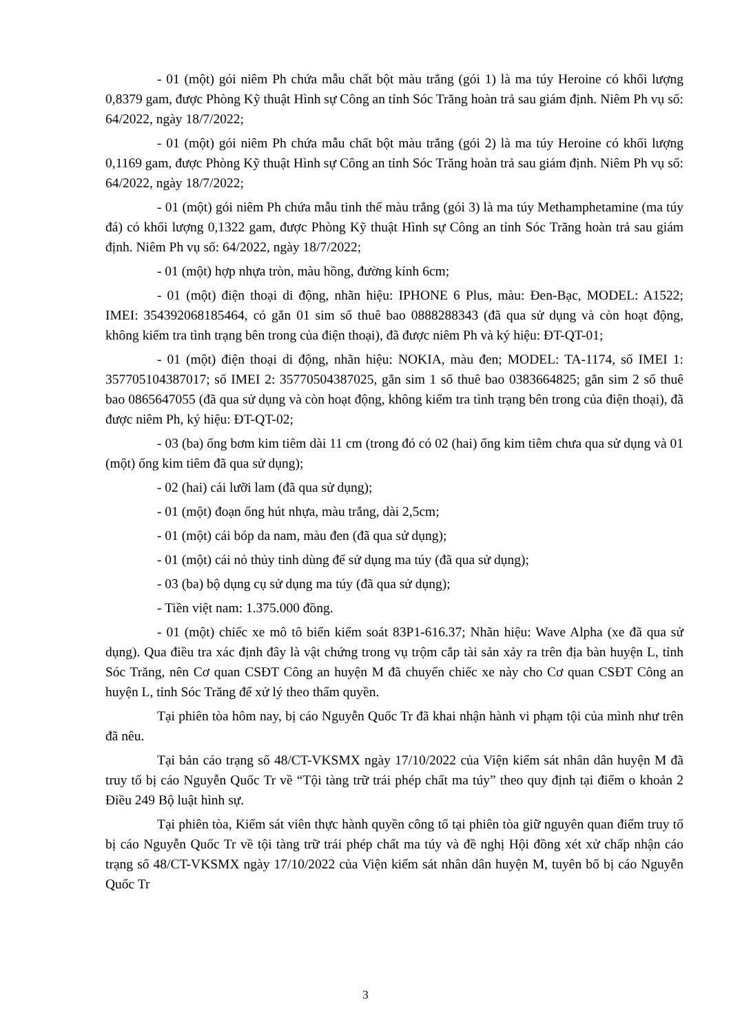- 01 (một) gói niêm Ph chứa mẫu chất bột màu trắng (gói 1) là ma túy Heroine có khối lượng 0,8379 gam, được Phòng Kỹ thuật Hình sự Công an tỉnh Sóc Trăng hoàn trả sau giám định. Niêm Ph vụ số: 64/2022, ngày 18/7/2022;
- 01 (một) gói niêm Ph chứa mẫu chất bột màu trắng (gói 2) là ma túy Heroine có khối lượng 0,1169 gam, được Phòng Kỹ thuật Hình sự Công an tỉnh Sóc Trăng hoàn trả sau giám định. Niêm Ph vụ số: 64/2022, ngày 18/7/2022;
- 01 (một) gói niêm Ph chứa mẫu tinh thể màu trắng (gói 3) là ma túy Methamphetamine (ma túy đá) có khối lượng 0,1322 gam, được Phòng Kỹ thuật Hình sự Công an tỉnh Sóc Trăng hoàn trả sau giám định. Niêm Ph vụ số: 64/2022, ngày 18/7/2022;
- 01 (một) hợp nhựa tròn, màu hồng, đường kính 6cm;
- 01 (một) điện thoại di động, nhãn hiệu: IPHONE 6 Plus, màu: Đen-Bạc, MODEL: A1522; IMEI: 354392068185464, có gắn 01 sim số thuê bao 0888288343 (đã qua sử dụng và còn hoạt động, không kiểm tra tình trạng bên trong của điện thoại), đã được niêm Ph và ký hiệu: ĐT-QT-01;
- 01 (một) điện thoại di động, nhãn hiệu: NOKIA, màu đen; MODEL: TA-1174, số IMEI 1: 357705104387017; số IMEI 2: 35770504387025, gắn sim 1 số thuê bao 0383664825; gắn sim 2 số thuê bao 0865647055 (đã qua sử dụng và còn hoạt động, không kiểm tra tình trạng bên trong của điện thoại), đã được niêm Ph, ký hiệu: ĐT-QT-02;
- 03 (ba) ống bơm kim tiêm dài 11 cm (trong đó có 02 (hai) ống kim tiêm chưa qua sử dụng và 01 (một) ống kim tiêm đã qua sử dụng);
- 02 (hai) cái lưỡi lam (đã qua sử dụng);
- 01 (một) đoạn ống hút nhựa, màu trắng, dài 2,5cm;
- 01 (một) cái bóp da nam, màu đen (đã qua sử dụng);
- 01 (một) cái nỏ thủy tinh dùng để sử dụng ma túy (đã qua sử dụng);
- 03 (ba) bộ dụng cụ sử dụng ma túy (đã qua sử dụng);
- Tiền việt nam: 1.375.000 đồng.
- 01 (một) chiếc xe mô tô biển kiểm soát 83P1-616.37; Nhãn hiệu: Wave Alpha (xe đã qua sử dụng). Qua điều tra xác định đây là vật chứng trong vụ trộm cắp tài sản xảy ra trên địa bàn huyện L, tỉnh Sóc Trăng, nên Cơ quan CSĐT Công an huyện M đã chuyển chiếc xe này cho Cơ quan CSĐT Công an huyện L, tỉnh Sóc Trăng để xử lý theo thẩm quyền.
Tại phiên tòa hôm nay, bị cáo Nguyễn Quốc Tr đã khai nhận hành vi phạm tội của mình như trên đã nêu.
Tại bản cáo trạng số 48/CT-VKSMX ngày 17/10/2022 của Viện kiểm sát nhân dân huyện M đã truy tố bị cáo Nguyễn Quốc Tr về “Tội tàng trữ trái phép chất ma túy” theo quy định tại điểm o khoản 2 Điều 249 Bộ luật hình sự.
Tại phiên tòa, Kiểm sát viên thực hành quyền công tố tại phiên tòa giữ nguyên quan điểm truy tố bị cáo Nguyễn Quốc Tr về tội tàng trữ trái phép chất ma túy và đề nghị Hội đồng xét xử chấp nhận cáo trạng số 48/CT-VKSMX ngày 17/10/2022 của Viện kiểm sát nhân dân huyện M, tuyên bố bị cáo Nguyễn Quốc Tr
3